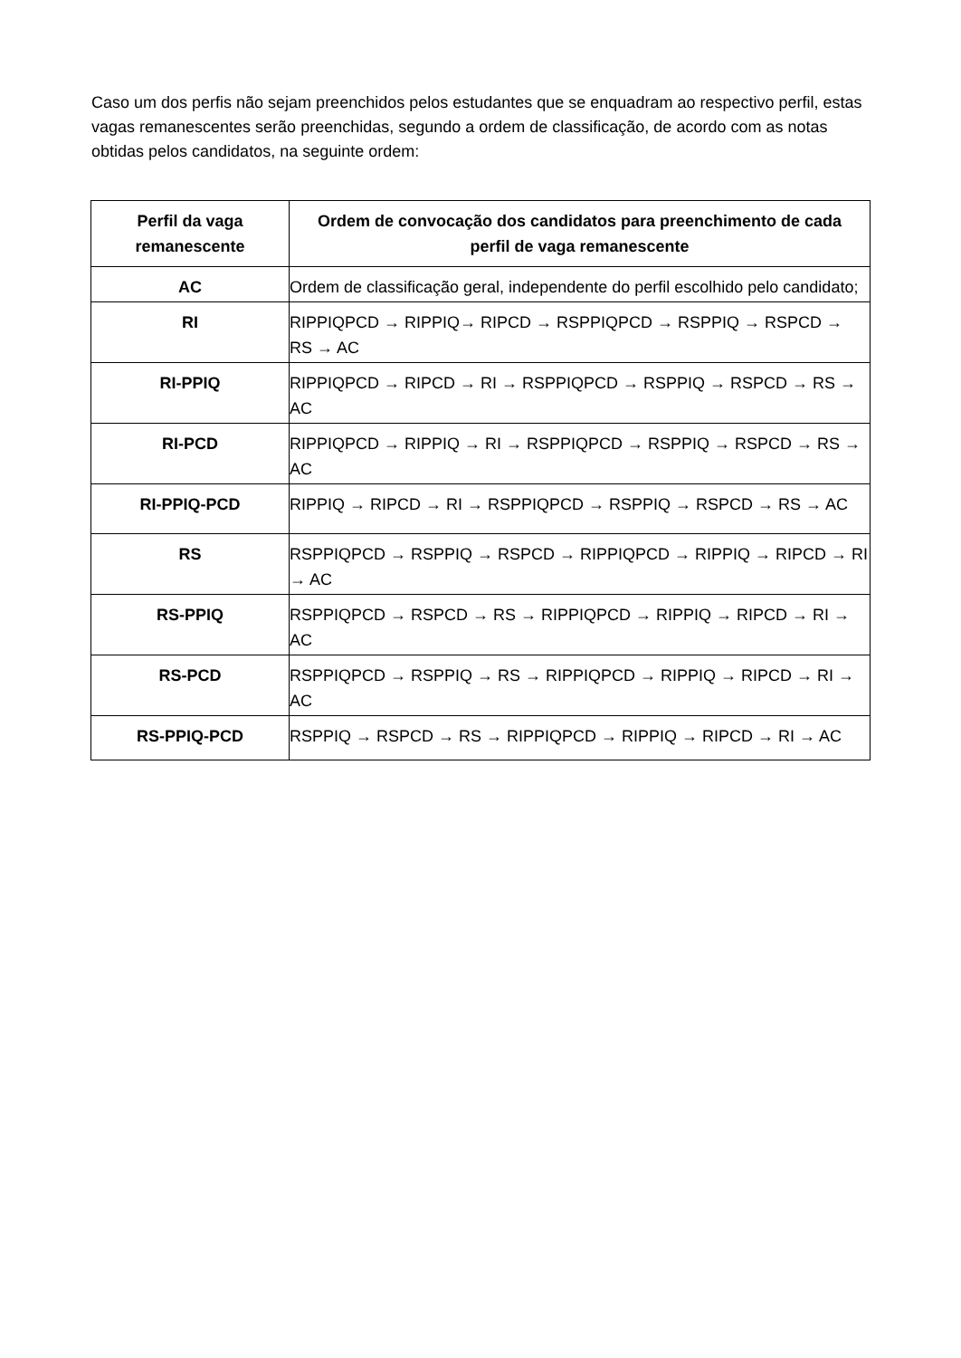Caso um dos perfis não sejam preenchidos pelos estudantes que se enquadram ao respectivo perfil, estas vagas remanescentes serão preenchidas, segundo a ordem de classificação, de acordo com as notas obtidas pelos candidatos, na seguinte ordem:
| Perfil da vaga remanescente | Ordem de convocação dos candidatos para preenchimento de cada perfil de vaga remanescente |
| --- | --- |
| AC | Ordem de classificação geral, independente do perfil escolhido pelo candidato; |
| RI | RIPPIQPCD → RIPPIQ→ RIPCD → RSPPIQPCD → RSPPIQ → RSPCD → RS → AC |
| RI-PPIQ | RIPPIQPCD → RIPCD → RI → RSPPIQPCD → RSPPIQ → RSPCD → RS → AC |
| RI-PCD | RIPPIQPCD → RIPPIQ → RI → RSPPIQPCD → RSPPIQ → RSPCD → RS → AC |
| RI-PPIQ-PCD | RIPPIQ → RIPCD → RI → RSPPIQPCD → RSPPIQ → RSPCD → RS → AC |
| RS | RSPPIQPCD → RSPPIQ → RSPCD → RIPPIQPCD → RIPPIQ → RIPCD → RI → AC |
| RS-PPIQ | RSPPIQPCD → RSPCD → RS → RIPPIQPCD → RIPPIQ → RIPCD → RI → AC |
| RS-PCD | RSPPIQPCD → RSPPIQ → RS → RIPPIQPCD → RIPPIQ → RIPCD → RI → AC |
| RS-PPIQ-PCD | RSPPIQ → RSPCD → RS → RIPPIQPCD → RIPPIQ → RIPCD → RI → AC |